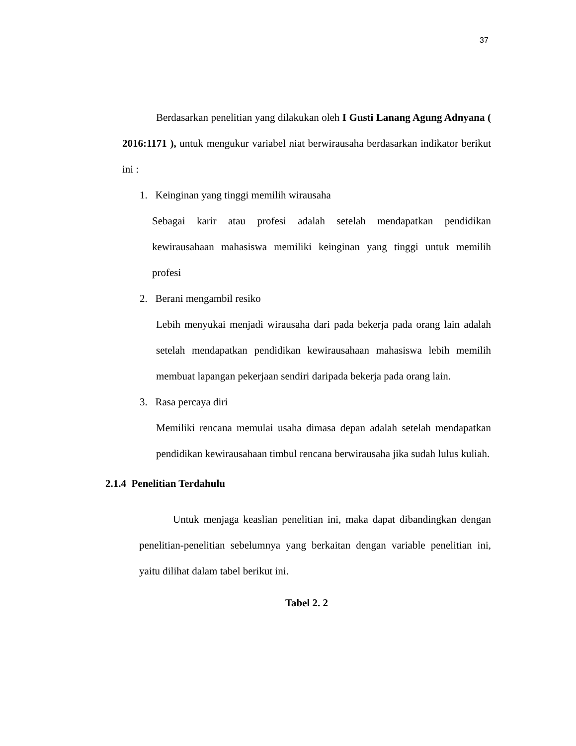37
Berdasarkan penelitian yang dilakukan oleh I Gusti Lanang Agung Adnyana ( 2016:1171 ), untuk mengukur variabel niat berwirausaha berdasarkan indikator berikut ini :
1. Keinginan yang tinggi memilih wirausaha
Sebagai karir atau profesi adalah setelah mendapatkan pendidikan kewirausahaan mahasiswa memiliki keinginan yang tinggi untuk memilih profesi
2. Berani mengambil resiko
Lebih menyukai menjadi wirausaha dari pada bekerja pada orang lain adalah setelah mendapatkan pendidikan kewirausahaan mahasiswa lebih memilih membuat lapangan pekerjaan sendiri daripada bekerja pada orang lain.
3. Rasa percaya diri
Memiliki rencana memulai usaha dimasa depan adalah setelah mendapatkan pendidikan kewirausahaan timbul rencana berwirausaha jika sudah lulus kuliah.
2.1.4 Penelitian Terdahulu
Untuk menjaga keaslian penelitian ini, maka dapat dibandingkan dengan penelitian-penelitian sebelumnya yang berkaitan dengan variable penelitian ini, yaitu dilihat dalam tabel berikut ini.
Tabel 2. 2